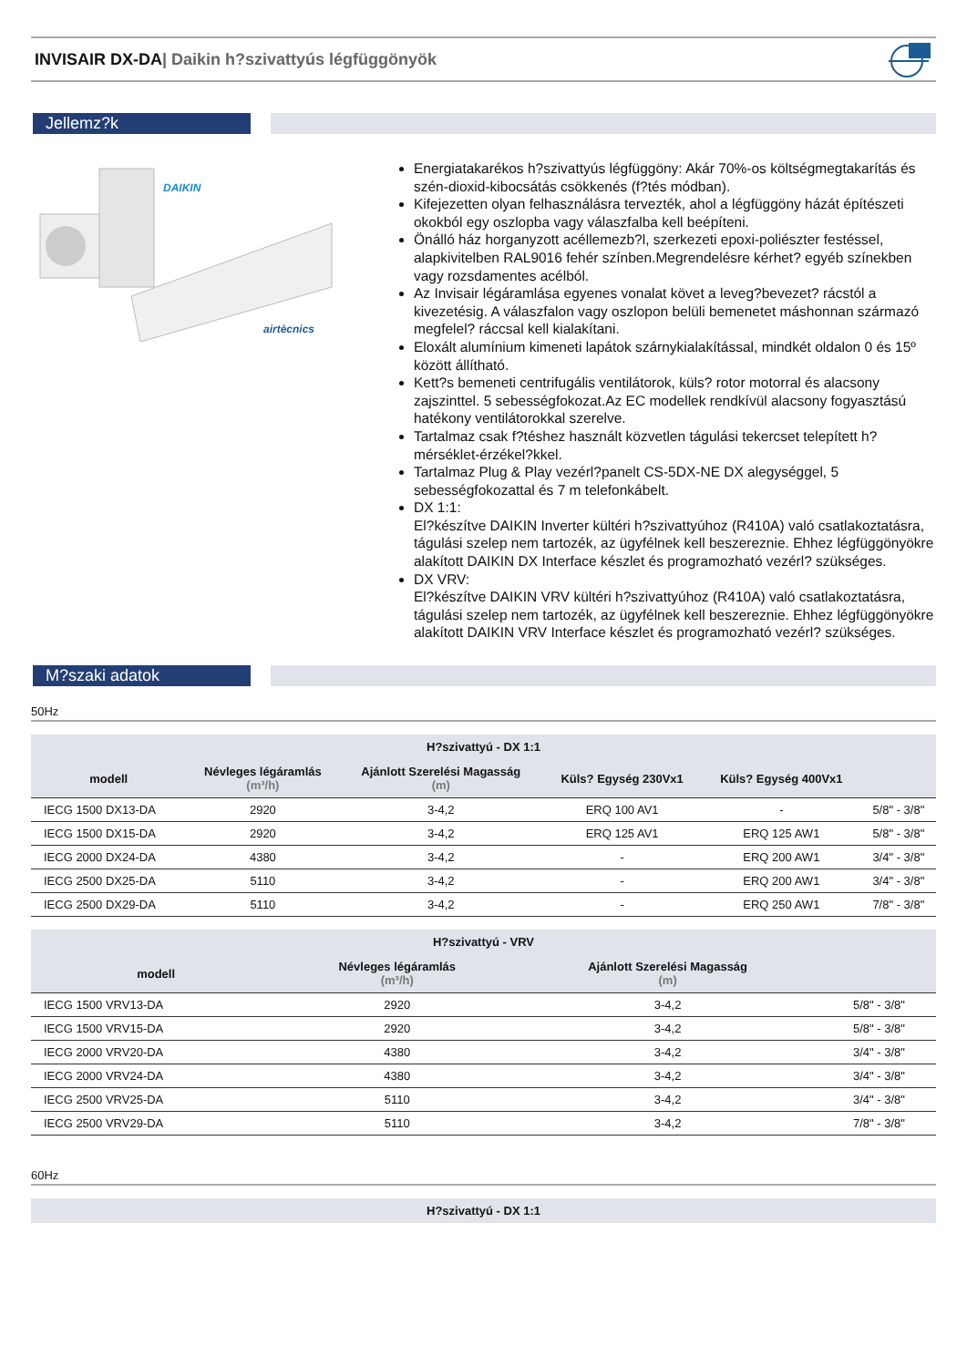INVISAIR DX-DA| Daikin h?szivattyús légfüggönyök
Jellemz?k
DAIKIN
airtècnics
Energiatakarékos h?szivattyús légfüggöny: Akár 70%-os költségmegtakarítás és szén-dioxid-kibocsátás csökkenés (f?tés módban).
Kifejezetten olyan felhasználásra tervezték, ahol a légfüggöny házát építészeti okokból egy oszlopba vagy válaszfalba kell beépíteni.
Önálló ház horganyzott acéllemezb?l, szerkezeti epoxi-poliészter festéssel, alapkivitelben RAL9016 fehér színben.Megrendelésre kérhet? egyéb színekben vagy rozsdamentes acélból.
Az Invisair légáramlása egyenes vonalat követ a leveg?bevezet? rácstól a kivezetésig. A válaszfalon vagy oszlopon belüli bemenetet máshonnan származó megfelel? ráccsal kell kialakítani.
Eloxált alumínium kimeneti lapátok szárnykialakítással, mindkét oldalon 0 és 15º között állítható.
Kett?s bemeneti centrifugális ventilátorok, küls? rotor motorral és alacsony zajszinttel. 5 sebességfokozat.Az EC modellek rendkívül alacsony fogyasztású hatékony ventilátorokkal szerelve.
Tartalmaz csak f?téshez használt közvetlen tágulási tekercset telepített h?mérséklet-érzékel?kkel.
Tartalmaz Plug & Play vezérl?panelt CS-5DX-NE DX alegységgel, 5 sebességfokozattal és 7 m telefonkábelt.
DX 1:1:
El?készítve DAIKIN Inverter kültéri h?szivattyúhoz (R410A) való csatlakoztatásra, tágulási szelep nem tartozék, az ügyfélnek kell beszereznie. Ehhez légfüggönyökre alakított DAIKIN DX Interface készlet és programozható vezérl? szükséges.
DX VRV:
El?készítve DAIKIN VRV kültéri h?szivattyúhoz (R410A) való csatlakoztatásra, tágulási szelep nem tartozék, az ügyfélnek kell beszereznie. Ehhez légfüggönyökre alakított DAIKIN VRV Interface készlet és programozható vezérl? szükséges.
M?szaki adatok
50Hz
| H?szivattyú - DX 1:1 | | | | | |
| --- | --- | --- | --- | --- | --- |
| modell | Névleges légáramlás (m³/h) | Ajánlott Szerelési Magasság (m) | Küls? Egység 230Vx1 | Küls? Egység 400Vx1 | |
| IECG 1500 DX13-DA | 2920 | 3-4,2 | ERQ 100 AV1 | - | 5/8" - 3/8" |
| IECG 1500 DX15-DA | 2920 | 3-4,2 | ERQ 125 AV1 | ERQ 125 AW1 | 5/8" - 3/8" |
| IECG 2000 DX24-DA | 4380 | 3-4,2 | - | ERQ 200 AW1 | 3/4" - 3/8" |
| IECG 2500 DX25-DA | 5110 | 3-4,2 | - | ERQ 200 AW1 | 3/4" - 3/8" |
| IECG 2500 DX29-DA | 5110 | 3-4,2 | - | ERQ 250 AW1 | 7/8" - 3/8" |
| H?szivattyú - VRV | | | |
| --- | --- | --- | --- |
| modell | Névleges légáramlás (m³/h) | Ajánlott Szerelési Magasság (m) | |
| IECG 1500 VRV13-DA | 2920 | 3-4,2 | 5/8" - 3/8" |
| IECG 1500 VRV15-DA | 2920 | 3-4,2 | 5/8" - 3/8" |
| IECG 2000 VRV20-DA | 4380 | 3-4,2 | 3/4" - 3/8" |
| IECG 2000 VRV24-DA | 4380 | 3-4,2 | 3/4" - 3/8" |
| IECG 2500 VRV25-DA | 5110 | 3-4,2 | 3/4" - 3/8" |
| IECG 2500 VRV29-DA | 5110 | 3-4,2 | 7/8" - 3/8" |
60Hz
| H?szivattyú - DX 1:1 |
| --- |